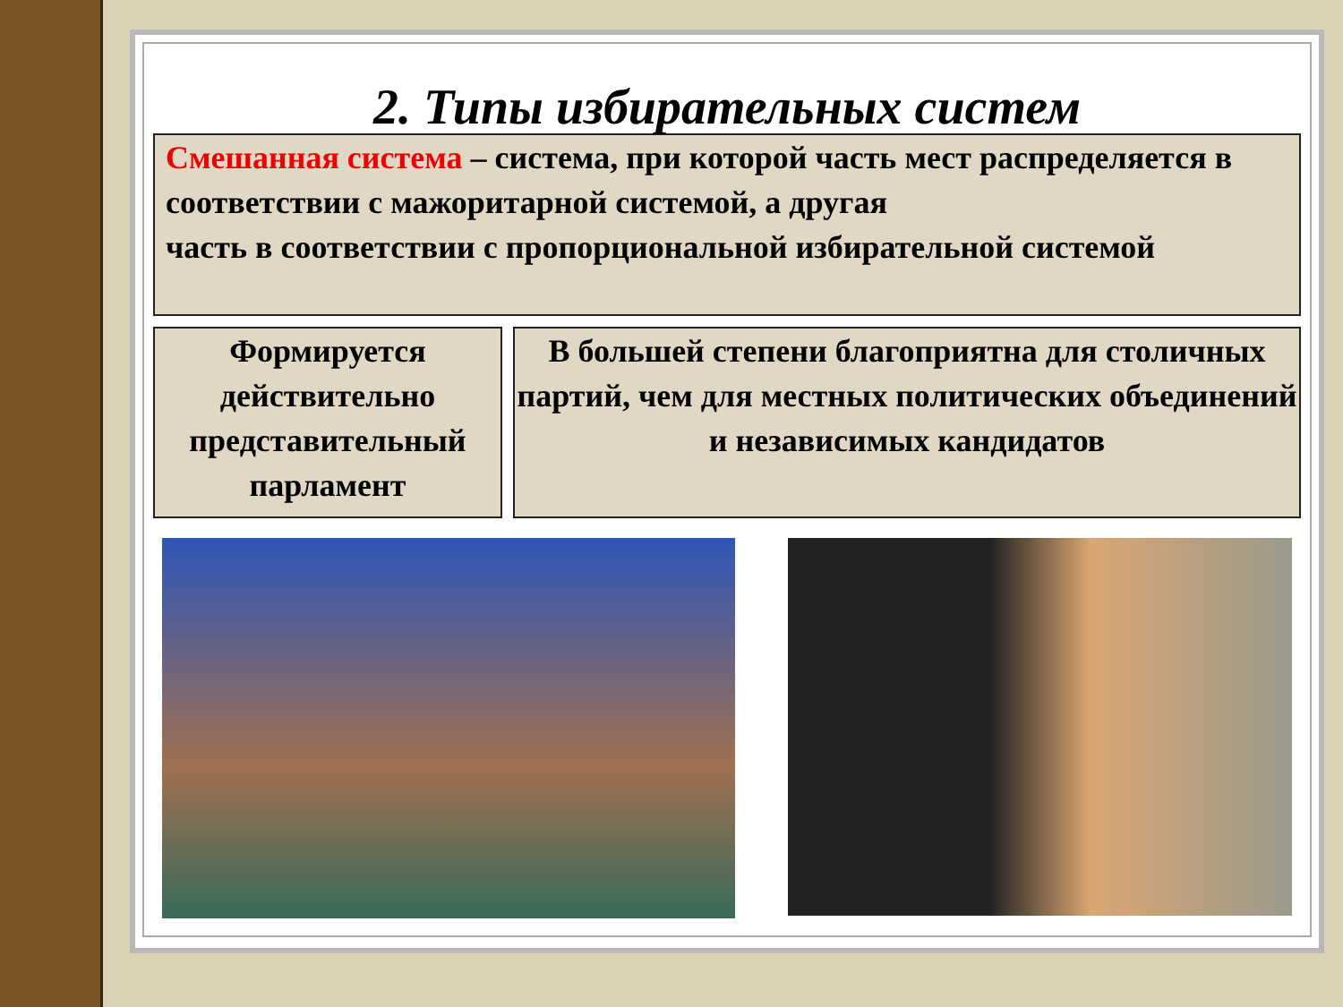2. Типы избирательных систем
Смешанная система – система, при которой часть мест распределяется в соответствии с мажоритарной системой, а другая
часть в соответствии с пропорциональной избирательной системой
Формируется действительно представительный парламент
В большей степени благоприятна для столичных партий, чем для местных политических объединений и независимых кандидатов